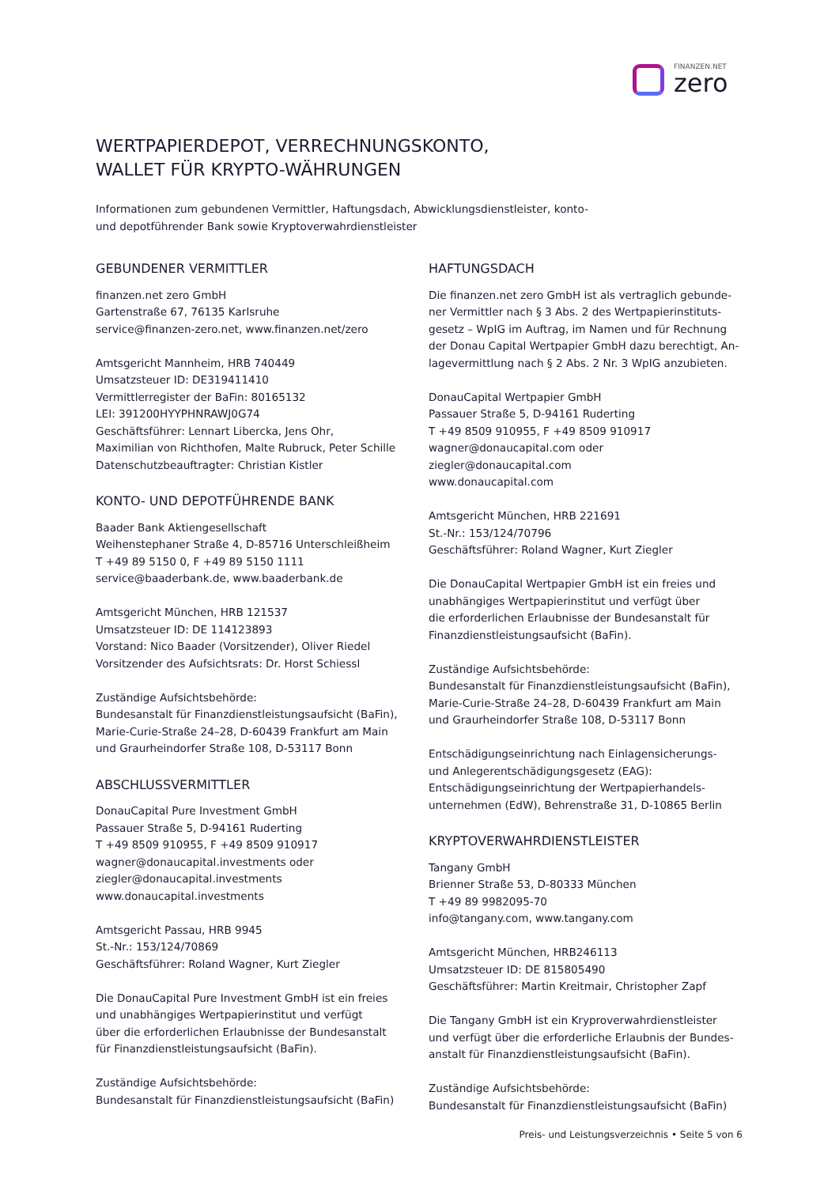FINANZEN.NET
zero
WERTPAPIERDEPOT, VERRECHNUNGSKONTO,
WALLET FÜR KRYPTO-WÄHRUNGEN
Informationen zum gebundenen Vermittler, Haftungsdach, Abwicklungsdienstleister, konto-
und depotführender Bank sowie Kryptoverwahrdienstleister
GEBUNDENER VERMITTLER
finanzen.net zero GmbH
Gartenstraße 67, 76135 Karlsruhe
service@finanzen-zero.net, www.finanzen.net/zero
Amtsgericht Mannheim, HRB 740449
Umsatzsteuer ID: DE319411410
Vermittlerregister der BaFin: 80165132
LEI: 391200HYYPHNRAWJ0G74
Geschäftsführer: Lennart Libercka, Jens Ohr,
Maximilian von Richthofen, Malte Rubruck, Peter Schille
Datenschutzbeauftragter: Christian Kistler
KONTO- UND DEPOTFÜHRENDE BANK
Baader Bank Aktiengesellschaft
Weihenstephaner Straße 4, D-85716 Unterschleißheim
T +49 89 5150 0, F +49 89 5150 1111
service@baaderbank.de, www.baaderbank.de
Amtsgericht München, HRB 121537
Umsatzsteuer ID: DE 114123893
Vorstand: Nico Baader (Vorsitzender), Oliver Riedel
Vorsitzender des Aufsichtsrats: Dr. Horst Schiessl
Zuständige Aufsichtsbehörde:
Bundesanstalt für Finanzdienstleistungsaufsicht (BaFin),
Marie-Curie-Straße 24–28, D-60439 Frankfurt am Main
und Graurheindorfer Straße 108, D-53117 Bonn
ABSCHLUSSVERMITTLER
DonauCapital Pure Investment GmbH
Passauer Straße 5, D-94161 Ruderting
T +49 8509 910955, F +49 8509 910917
wagner@donaucapital.investments oder
ziegler@donaucapital.investments
www.donaucapital.investments
Amtsgericht Passau, HRB 9945
St.-Nr.: 153/124/70869
Geschäftsführer: Roland Wagner, Kurt Ziegler
Die DonauCapital Pure Investment GmbH ist ein freies
und unabhängiges Wertpapierinstitut und verfügt
über die erforderlichen Erlaubnisse der Bundesanstalt
für Finanzdienstleistungsaufsicht (BaFin).
Zuständige Aufsichtsbehörde:
Bundesanstalt für Finanzdienstleistungsaufsicht (BaFin)
HAFTUNGSDACH
Die finanzen.net zero GmbH ist als vertraglich gebunde-
ner Vermittler nach § 3 Abs. 2 des Wertpapierinstituts-
gesetz – WpIG im Auftrag, im Namen und für Rechnung
der Donau Capital Wertpapier GmbH dazu berechtigt, An-
lagevermittlung nach § 2 Abs. 2 Nr. 3 WpIG anzubieten.
DonauCapital Wertpapier GmbH
Passauer Straße 5, D-94161 Ruderting
T +49 8509 910955, F +49 8509 910917
wagner@donaucapital.com oder
ziegler@donaucapital.com
www.donaucapital.com
Amtsgericht München, HRB 221691
St.-Nr.: 153/124/70796
Geschäftsführer: Roland Wagner, Kurt Ziegler
Die DonauCapital Wertpapier GmbH ist ein freies und
unabhängiges Wertpapierinstitut und verfügt über
die erforderlichen Erlaubnisse der Bundesanstalt für
Finanzdienstleistungsaufsicht (BaFin).
Zuständige Aufsichtsbehörde:
Bundesanstalt für Finanzdienstleistungsaufsicht (BaFin),
Marie-Curie-Straße 24–28, D-60439 Frankfurt am Main
und Graurheindorfer Straße 108, D-53117 Bonn
Entschädigungseinrichtung nach Einlagensicherungs-
und Anlegerentschädigungsgesetz (EAG):
Entschädigungseinrichtung der Wertpapierhandels-
unternehmen (EdW), Behrenstraße 31, D-10865 Berlin
KRYPTOVERWAHRDIENSTLEISTER
Tangany GmbH
Brienner Straße 53, D-80333 München
T +49 89 9982095-70
info@tangany.com, www.tangany.com
Amtsgericht München, HRB246113
Umsatzsteuer ID: DE 815805490
Geschäftsführer: Martin Kreitmair, Christopher Zapf
Die Tangany GmbH ist ein Kryproverwahrdienstleister
und verfügt über die erforderliche Erlaubnis der Bundes-
anstalt für Finanzdienstleistungsaufsicht (BaFin).
Zuständige Aufsichtsbehörde:
Bundesanstalt für Finanzdienstleistungsaufsicht (BaFin)
Preis- und Leistungsverzeichnis • Seite 5 von 6